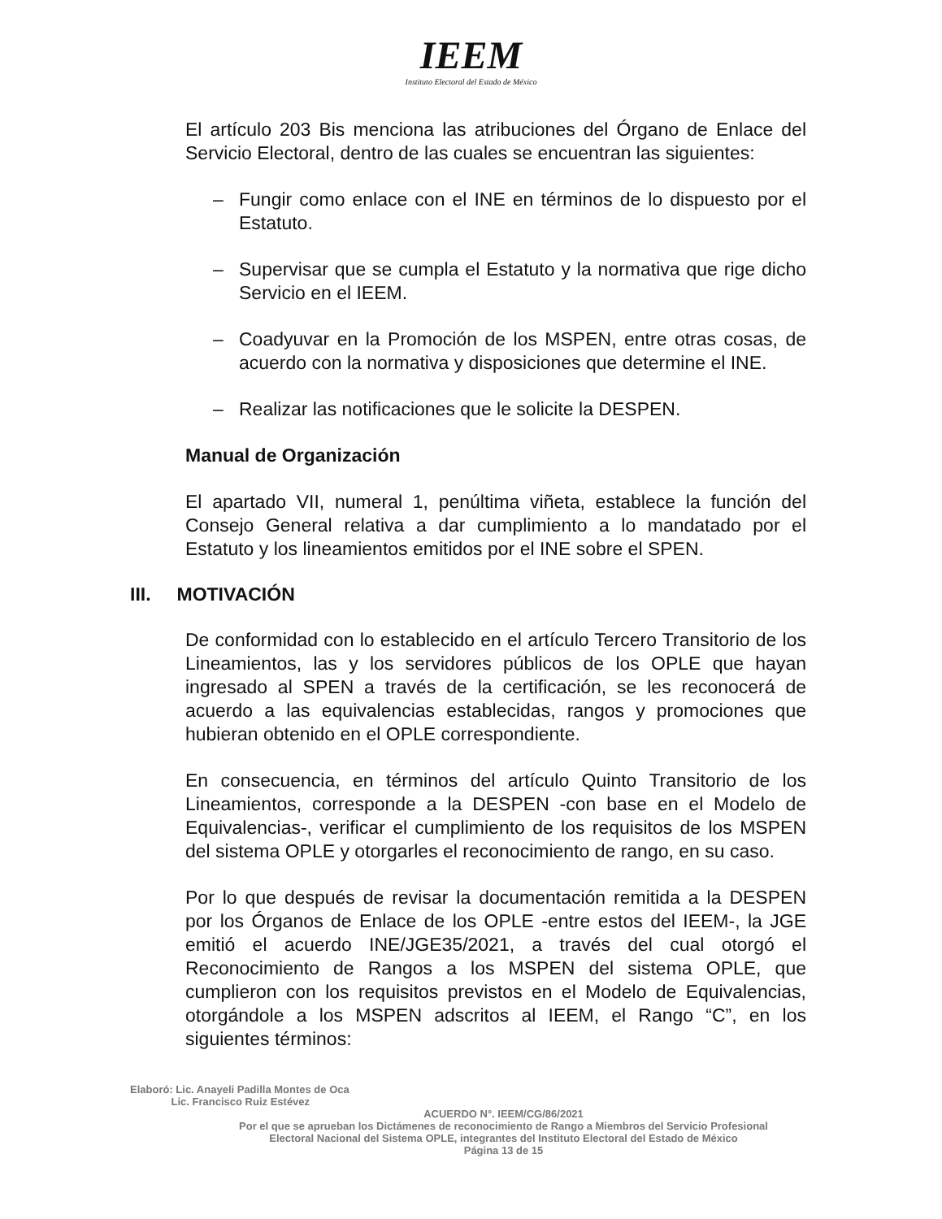IEEM
Instituto Electoral del Estado de México
El artículo 203 Bis menciona las atribuciones del Órgano de Enlace del Servicio Electoral, dentro de las cuales se encuentran las siguientes:
– Fungir como enlace con el INE en términos de lo dispuesto por el Estatuto.
– Supervisar que se cumpla el Estatuto y la normativa que rige dicho Servicio en el IEEM.
– Coadyuvar en la Promoción de los MSPEN, entre otras cosas, de acuerdo con la normativa y disposiciones que determine el INE.
– Realizar las notificaciones que le solicite la DESPEN.
Manual de Organización
El apartado VII, numeral 1, penúltima viñeta, establece la función del Consejo General relativa a dar cumplimiento a lo mandatado por el Estatuto y los lineamientos emitidos por el INE sobre el SPEN.
III. MOTIVACIÓN
De conformidad con lo establecido en el artículo Tercero Transitorio de los Lineamientos, las y los servidores públicos de los OPLE que hayan ingresado al SPEN a través de la certificación, se les reconocerá de acuerdo a las equivalencias establecidas, rangos y promociones que hubieran obtenido en el OPLE correspondiente.
En consecuencia, en términos del artículo Quinto Transitorio de los Lineamientos, corresponde a la DESPEN -con base en el Modelo de Equivalencias-, verificar el cumplimiento de los requisitos de los MSPEN del sistema OPLE y otorgarles el reconocimiento de rango, en su caso.
Por lo que después de revisar la documentación remitida a la DESPEN por los Órganos de Enlace de los OPLE -entre estos del IEEM-, la JGE emitió el acuerdo INE/JGE35/2021, a través del cual otorgó el Reconocimiento de Rangos a los MSPEN del sistema OPLE, que cumplieron con los requisitos previstos en el Modelo de Equivalencias, otorgándole a los MSPEN adscritos al IEEM, el Rango “C”, en los siguientes términos:
Elaboró: Lic. Anayeli Padilla Montes de Oca
Lic. Francisco Ruiz Estévez
ACUERDO N°. IEEM/CG/86/2021
Por el que se aprueban los Dictámenes de reconocimiento de Rango a Miembros del Servicio Profesional
Electoral Nacional del Sistema OPLE, integrantes del Instituto Electoral del Estado de México
Página 13 de 15